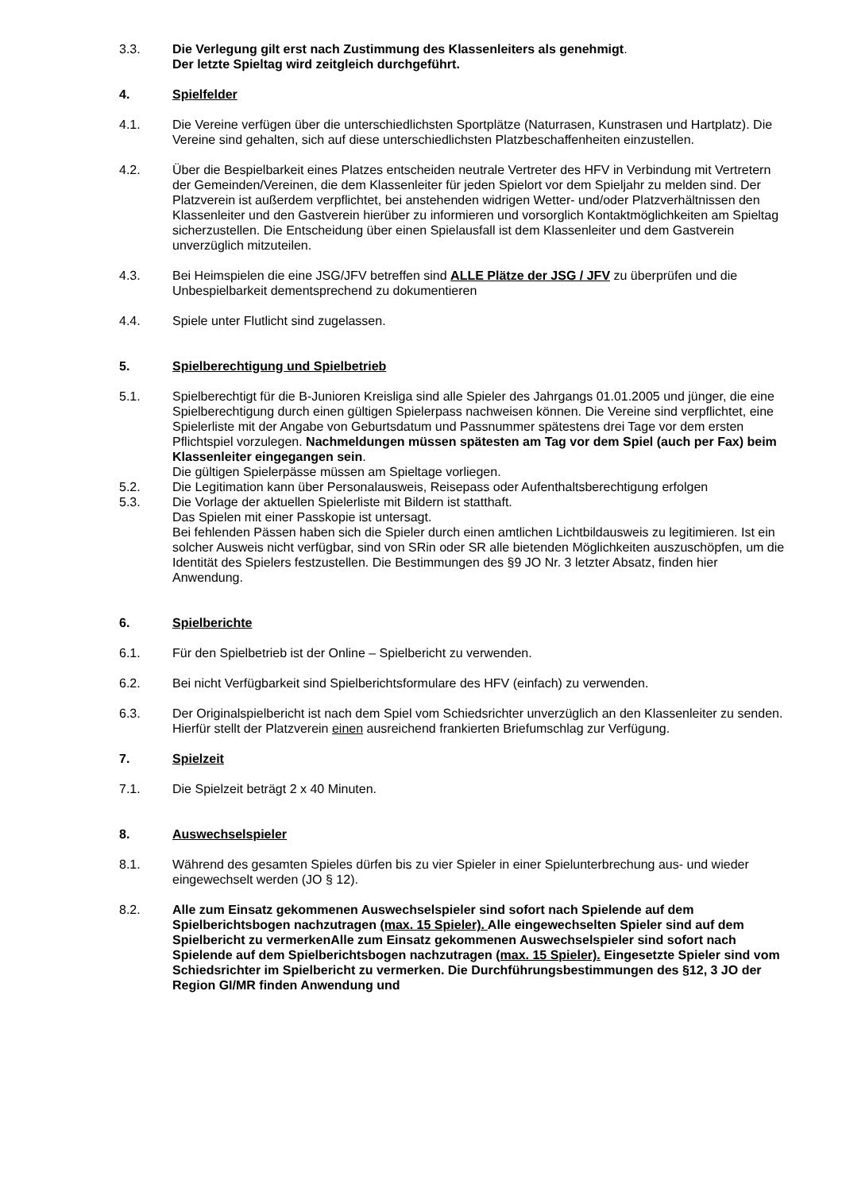3.3. Die Verlegung gilt erst nach Zustimmung des Klassenleiters als genehmigt.
Der letzte Spieltag wird zeitgleich durchgeführt.
4. Spielfelder
4.1. Die Vereine verfügen über die unterschiedlichsten Sportplätze (Naturrasen, Kunstrasen und Hartplatz). Die Vereine sind gehalten, sich auf diese unterschiedlichsten Platzbeschaffenheiten einzustellen.
4.2. Über die Bespielbarkeit eines Platzes entscheiden neutrale Vertreter des HFV in Verbindung mit Vertretern der Gemeinden/Vereinen, die dem Klassenleiter für jeden Spielort vor dem Spieljahr zu melden sind. Der Platzverein ist außerdem verpflichtet, bei anstehenden widrigen Wetter- und/oder Platzverhältnissen den Klassenleiter und den Gastverein hierüber zu informieren und vorsorglich Kontaktmöglichkeiten am Spieltag sicherzustellen. Die Entscheidung über einen Spielausfall ist dem Klassenleiter und dem Gastverein unverzüglich mitzuteilen.
4.3. Bei Heimspielen die eine JSG/JFV betreffen sind ALLE Plätze der JSG / JFV zu überprüfen und die Unbespielbarkeit dementsprechend zu dokumentieren
4.4. Spiele unter Flutlicht sind zugelassen.
5. Spielberechtigung und Spielbetrieb
5.1. Spielberechtigt für die B-Junioren Kreisliga sind alle Spieler des Jahrgangs 01.01.2005 und jünger, die eine Spielberechtigung durch einen gültigen Spielerpass nachweisen können. Die Vereine sind verpflichtet, eine Spielerliste mit der Angabe von Geburtsdatum und Passnummer spätestens drei Tage vor dem ersten Pflichtspiel vorzulegen. Nachmeldungen müssen spätesten am Tag vor dem Spiel (auch per Fax) beim Klassenleiter eingegangen sein.
Die gültigen Spielerpässe müssen am Spieltage vorliegen.
5.2. Die Legitimation kann über Personalausweis, Reisepass oder Aufenthaltsberechtigung erfolgen
5.3. Die Vorlage der aktuellen Spielerliste mit Bildern ist statthaft.
Das Spielen mit einer Passkopie ist untersagt.
Bei fehlenden Pässen haben sich die Spieler durch einen amtlichen Lichtbildausweis zu legitimieren. Ist ein solcher Ausweis nicht verfügbar, sind von SRin oder SR alle bietenden Möglichkeiten auszuschöpfen, um die Identität des Spielers festzustellen. Die Bestimmungen des §9 JO Nr. 3 letzter Absatz, finden hier Anwendung.
6. Spielberichte
6.1. Für den Spielbetrieb ist der Online – Spielbericht zu verwenden.
6.2. Bei nicht Verfügbarkeit sind Spielberichtsformulare des HFV (einfach) zu verwenden.
6.3. Der Originalspielbericht ist nach dem Spiel vom Schiedsrichter unverzüglich an den Klassenleiter zu senden. Hierfür stellt der Platzverein einen ausreichend frankierten Briefumschlag zur Verfügung.
7. Spielzeit
7.1. Die Spielzeit beträgt 2 x 40 Minuten.
8. Auswechselspieler
8.1. Während des gesamten Spieles dürfen bis zu vier Spieler in einer Spielunterbrechung aus- und wieder eingewechselt werden (JO § 12).
8.2. Alle zum Einsatz gekommenen Auswechselspieler sind sofort nach Spielende auf dem Spielberichtsbogen nachzutragen (max. 15 Spieler). Alle eingewechselten Spieler sind auf dem Spielbericht zu vermerkenAlle zum Einsatz gekommenen Auswechselspieler sind sofort nach Spielende auf dem Spielberichtsbogen nachzutragen (max. 15 Spieler). Eingesetzte Spieler sind vom Schiedsrichter im Spielbericht zu vermerken. Die Durchführungsbestimmungen des §12, 3 JO der Region GI/MR finden Anwendung und